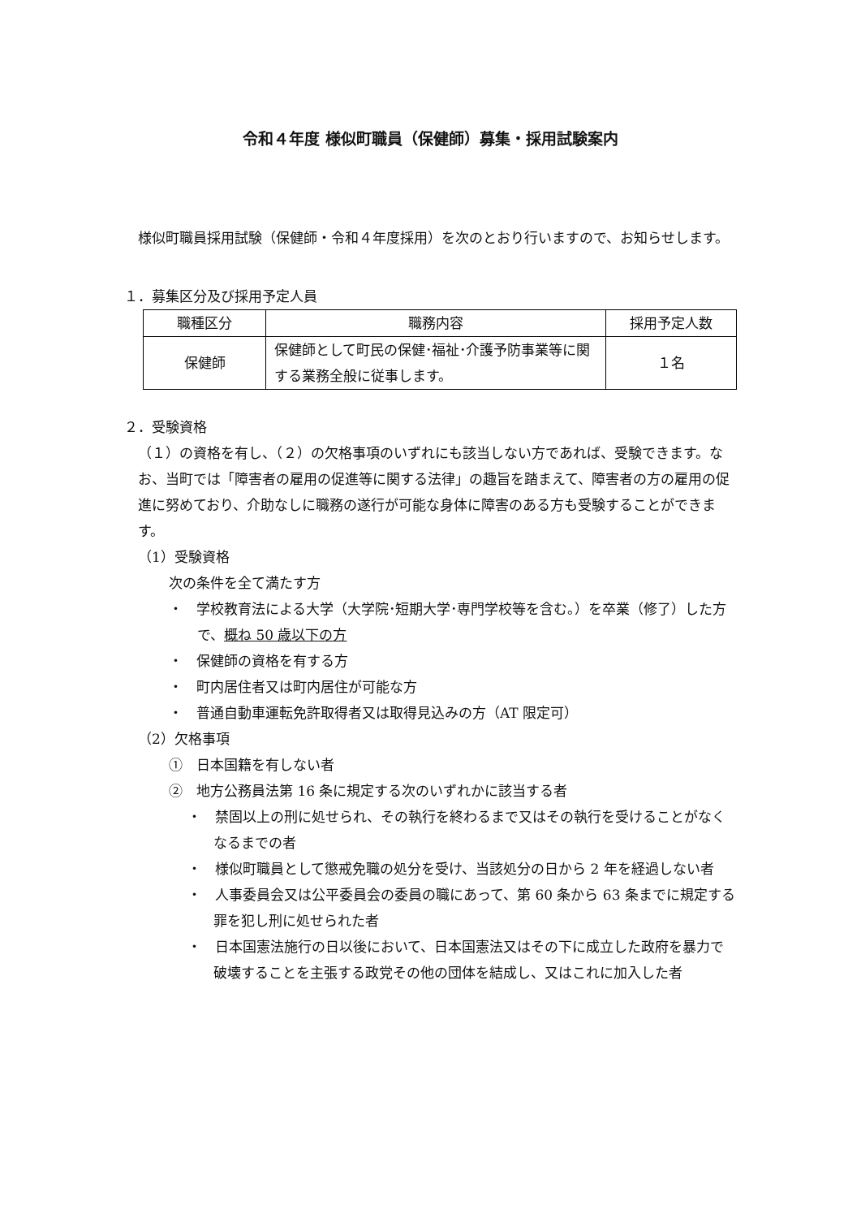令和４年度 様似町職員（保健師）募集・採用試験案内
様似町職員採用試験（保健師・令和４年度採用）を次のとおり行いますので、お知らせします。
１．募集区分及び採用予定人員
| 職種区分 | 職務内容 | 採用予定人数 |
| --- | --- | --- |
| 保健師 | 保健師として町民の保健･福祉･介護予防事業等に関する業務全般に従事します。 | １名 |
２．受験資格
（１）の資格を有し、（２）の欠格事項のいずれにも該当しない方であれば、受験できます。なお、当町では「障害者の雇用の促進等に関する法律」の趣旨を踏まえて、障害者の方の雇用の促進に努めており、介助なしに職務の遂行が可能な身体に障害のある方も受験することができます。
（1）受験資格
次の条件を全て満たす方
・　学校教育法による大学（大学院･短期大学･専門学校等を含む。）を卒業（修了）した方で、概ね 50 歳以下の方
・　保健師の資格を有する方
・　町内居住者又は町内居住が可能な方
・　普通自動車運転免許取得者又は取得見込みの方（AT 限定可）
（2）欠格事項
①　日本国籍を有しない者
②　地方公務員法第 16 条に規定する次のいずれかに該当する者
・　禁固以上の刑に処せられ、その執行を終わるまで又はその執行を受けることがなくなるまでの者
・　様似町職員として懲戒免職の処分を受け、当該処分の日から 2 年を経過しない者
・　人事委員会又は公平委員会の委員の職にあって、第 60 条から 63 条までに規定する罪を犯し刑に処せられた者
・　日本国憲法施行の日以後において、日本国憲法又はその下に成立した政府を暴力で破壊することを主張する政党その他の団体を結成し、又はこれに加入した者